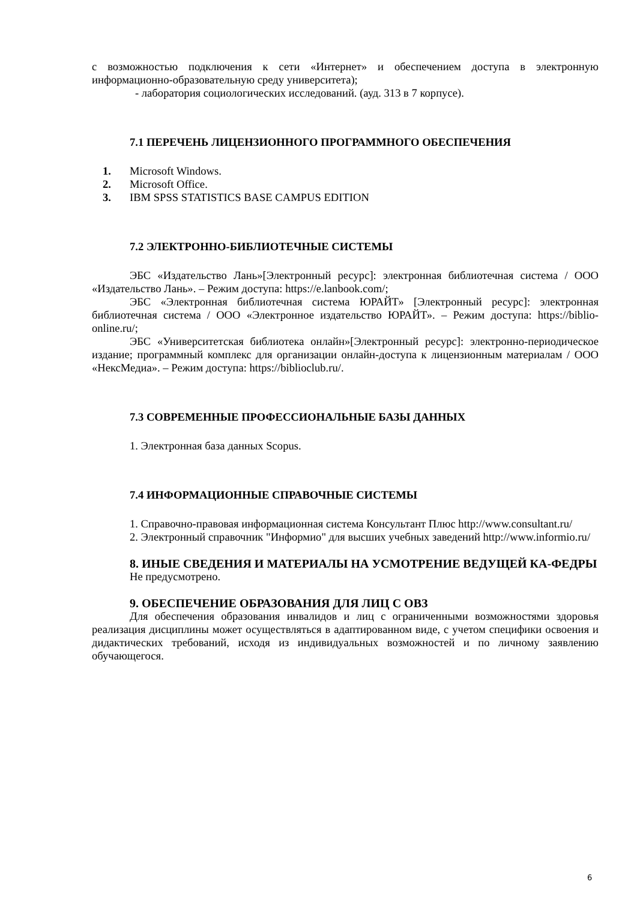с возможностью подключения к сети «Интернет» и обеспечением доступа в электронную информационно-образовательную среду университета);
- лаборатория социологических исследований. (ауд. 313 в 7 корпусе).
7.1 ПЕРЕЧЕНЬ ЛИЦЕНЗИОННОГО ПРОГРАММНОГО ОБЕСПЕЧЕНИЯ
1. Microsoft Windows.
2. Microsoft Office.
3. IBM SPSS STATISTICS BASE CAMPUS EDITION
7.2 ЭЛЕКТРОННО-БИБЛИОТЕЧНЫЕ СИСТЕМЫ
ЭБС «Издательство Лань»[Электронный ресурс]: электронная библиотечная система / ООО «Издательство Лань». – Режим доступа: https://e.lanbook.com/;
ЭБС «Электронная библиотечная система ЮРАЙТ» [Электронный ресурс]: электронная библиотечная система / ООО «Электронное издательство ЮРАЙТ». – Режим доступа: https://biblio-online.ru/;
ЭБС «Университетская библиотека онлайн»[Электронный ресурс]: электронно-периодическое издание; программный комплекс для организации онлайн-доступа к лицензионным материалам / ООО «НексМедиа». – Режим доступа: https://biblioclub.ru/.
7.3 СОВРЕМЕННЫЕ ПРОФЕССИОНАЛЬНЫЕ БАЗЫ ДАННЫХ
1. Электронная база данных Scopus.
7.4 ИНФОРМАЦИОННЫЕ СПРАВОЧНЫЕ СИСТЕМЫ
1. Справочно-правовая информационная система Консультант Плюс http://www.consultant.ru/
2. Электронный справочник "Информио" для высших учебных заведений http://www.informio.ru/
8. ИНЫЕ СВЕДЕНИЯ И МАТЕРИАЛЫ НА УСМОТРЕНИЕ ВЕДУЩЕЙ КА-ФЕДРЫ
Не предусмотрено.
9. ОБЕСПЕЧЕНИЕ ОБРАЗОВАНИЯ ДЛЯ ЛИЦ С ОВЗ
Для обеспечения образования инвалидов и лиц с ограниченными возможностями здоровья реализация дисциплины может осуществляться в адаптированном виде, с учетом специфики освоения и дидактических требований, исходя из индивидуальных возможностей и по личному заявлению обучающегося.
6